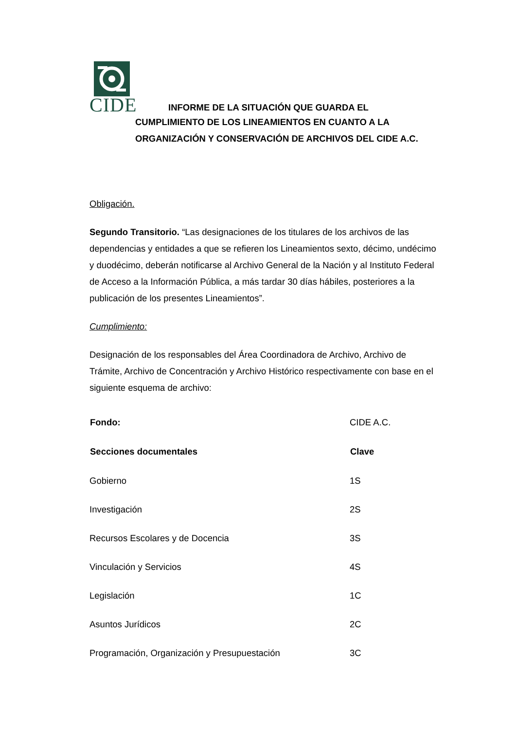CIDE
INFORME DE LA SITUACIÓN QUE GUARDA EL
CUMPLIMIENTO DE LOS LINEAMIENTOS EN CUANTO A LA
ORGANIZACIÓN Y CONSERVACIÓN DE ARCHIVOS DEL CIDE A.C.
Obligación.
Segundo Transitorio. “Las designaciones de los titulares de los archivos de las dependencias y entidades a que se refieren los Lineamientos sexto, décimo, undécimo y duodécimo, deberán notificarse al Archivo General de la Nación y al Instituto Federal de Acceso a la Información Pública, a más tardar 30 días hábiles, posteriores a la publicación de los presentes Lineamientos”.
Cumplimiento:
Designación de los responsables del Área Coordinadora de Archivo, Archivo de Trámite, Archivo de Concentración y Archivo Histórico respectivamente con base en el siguiente esquema de archivo:
| Fondo: | CIDE A.C. |
| Secciones documentales | Clave |
| Gobierno | 1S |
| Investigación | 2S |
| Recursos Escolares y de Docencia | 3S |
| Vinculación y Servicios | 4S |
| Legislación | 1C |
| Asuntos Jurídicos | 2C |
| Programación, Organización y Presupuestación | 3C |